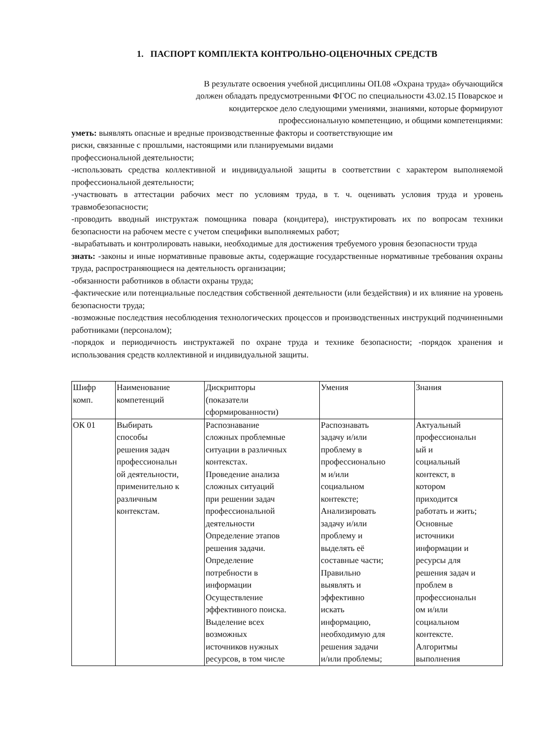1. ПАСПОРТ КОМПЛЕКТА КОНТРОЛЬНО-ОЦЕНОЧНЫХ СРЕДСТВ
В результате освоения учебной дисциплины ОП.08 «Охрана труда» обучающийся
должен обладать предусмотренными ФГОС по специальности 43.02.15 Поварское и
кондитерское дело следующими умениями, знаниями, которые формируют
профессиональную компетенцию, и общими компетенциями:
уметь: выявлять опасные и вредные производственные факторы и соответствующие им
риски, связанные с прошлыми, настоящими или планируемыми видами
профессиональной деятельности;
-использовать средства коллективной и индивидуальной защиты в соответствии с характером выполняемой профессиональной деятельности;
-участвовать в аттестации рабочих мест по условиям труда, в т. ч. оценивать условия труда и уровень травмобезопасности;
-проводить вводный инструктаж помощника повара (кондитера), инструктировать их по вопросам техники безопасности на рабочем месте с учетом специфики выполняемых работ;
-вырабатывать и контролировать навыки, необходимые для достижения требуемого уровня безопасности труда
знать: -законы и иные нормативные правовые акты, содержащие государственные нормативные требования охраны труда, распространяющиеся на деятельность организации;
-обязанности работников в области охраны труда;
-фактические или потенциальные последствия собственной деятельности (или бездействия) и их влияние на уровень безопасности труда;
-возможные последствия несоблюдения технологических процессов и производственных инструкций подчиненными работниками (персоналом);
-порядок и периодичность инструктажей по охране труда и технике безопасности; -порядок хранения и использования средств коллективной и индивидуальной защиты.
| Шифр комп. | Наименование компетенций | Дискрипторы (показатели сформированности) | Умения | Знания |
| ОК 01 | Выбирать способы решения задач профессиональн ой деятельности, применительно к различным контекстам. | Распознавание сложных проблемные ситуации в различных контекстах. Проведение анализа сложных ситуаций при решении задач профессиональной деятельности Определение этапов решения задачи. Определение потребности в информации Осуществление эффективного поиска. Выделение всех возможных источников нужных ресурсов, в том числе | Распознавать задачу и/или проблему в профессионально м и/или социальном контексте; Анализировать задачу и/или проблему и выделять её составные части; Правильно выявлять и эффективно искать информацию, необходимую для решения задачи и/или проблемы; | Актуальный профессиональн ый и социальный контекст, в котором приходится работать и жить; Основные источники информации и ресурсы для решения задач и проблем в профессиональн ом и/или социальном контексте. Алгоритмы выполнения |